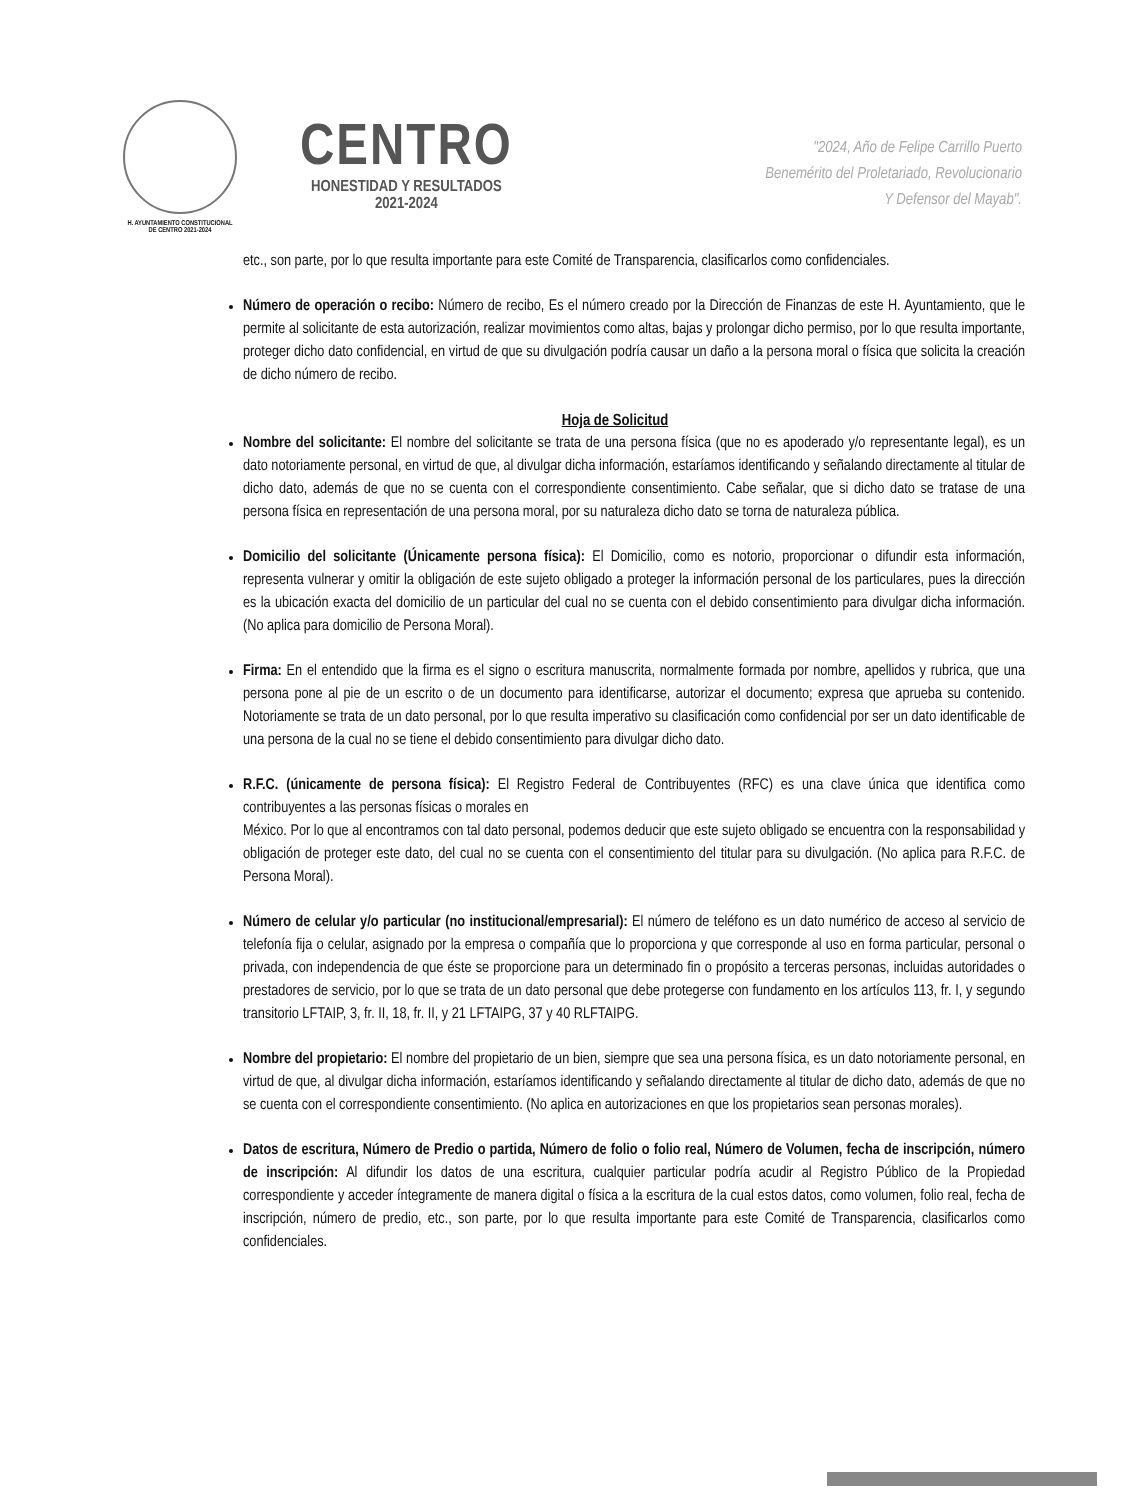H. AYUNTAMIENTO CONSTITUCIONAL
DE CENTRO 2021-2024
CENTRO
HONESTIDAD Y RESULTADOS
2021-2024
"2024, Año de Felipe Carrillo Puerto
Benemérito del Proletariado, Revolucionario
Y Defensor del Mayab".
etc., son parte, por lo que resulta importante para este Comité de Transparencia, clasificarlos como confidenciales.
Número de operación o recibo: Número de recibo, Es el número creado por la Dirección de Finanzas de este H. Ayuntamiento, que le permite al solicitante de esta autorización, realizar movimientos como altas, bajas y prolongar dicho permiso, por lo que resulta importante, proteger dicho dato confidencial, en virtud de que su divulgación podría causar un daño a la persona moral o física que solicita la creación de dicho número de recibo.
Hoja de Solicitud
Nombre del solicitante: El nombre del solicitante se trata de una persona física (que no es apoderado y/o representante legal), es un dato notoriamente personal, en virtud de que, al divulgar dicha información, estaríamos identificando y señalando directamente al titular de dicho dato, además de que no se cuenta con el correspondiente consentimiento. Cabe señalar, que si dicho dato se tratase de una persona física en representación de una persona moral, por su naturaleza dicho dato se torna de naturaleza pública.
Domicilio del solicitante (Únicamente persona física): El Domicilio, como es notorio, proporcionar o difundir esta información, representa vulnerar y omitir la obligación de este sujeto obligado a proteger la información personal de los particulares, pues la dirección es la ubicación exacta del domicilio de un particular del cual no se cuenta con el debido consentimiento para divulgar dicha información. (No aplica para domicilio de Persona Moral).
Firma: En el entendido que la firma es el signo o escritura manuscrita, normalmente formada por nombre, apellidos y rubrica, que una persona pone al pie de un escrito o de un documento para identificarse, autorizar el documento; expresa que aprueba su contenido. Notoriamente se trata de un dato personal, por lo que resulta imperativo su clasificación como confidencial por ser un dato identificable de una persona de la cual no se tiene el debido consentimiento para divulgar dicho dato.
R.F.C. (únicamente de persona física): El Registro Federal de Contribuyentes (RFC) es una clave única que identifica como contribuyentes a las personas físicas o morales en
México. Por lo que al encontramos con tal dato personal, podemos deducir que este sujeto obligado se encuentra con la responsabilidad y obligación de proteger este dato, del cual no se cuenta con el consentimiento del titular para su divulgación. (No aplica para R.F.C. de Persona Moral).
Número de celular y/o particular (no institucional/empresarial): El número de teléfono es un dato numérico de acceso al servicio de telefonía fija o celular, asignado por la empresa o compañía que lo proporciona y que corresponde al uso en forma particular, personal o privada, con independencia de que éste se proporcione para un determinado fin o propósito a terceras personas, incluidas autoridades o prestadores de servicio, por lo que se trata de un dato personal que debe protegerse con fundamento en los artículos 113, fr. I, y segundo transitorio LFTAIP, 3, fr. II, 18, fr. II, y 21 LFTAIPG, 37 y 40 RLFTAIPG.
Nombre del propietario: El nombre del propietario de un bien, siempre que sea una persona física, es un dato notoriamente personal, en virtud de que, al divulgar dicha información, estaríamos identificando y señalando directamente al titular de dicho dato, además de que no se cuenta con el correspondiente consentimiento. (No aplica en autorizaciones en que los propietarios sean personas morales).
Datos de escritura, Número de Predio o partida, Número de folio o folio real, Número de Volumen, fecha de inscripción, número de inscripción: Al difundir los datos de una escritura, cualquier particular podría acudir al Registro Público de la Propiedad correspondiente y acceder íntegramente de manera digital o física a la escritura de la cual estos datos, como volumen, folio real, fecha de inscripción, número de predio, etc., son parte, por lo que resulta importante para este Comité de Transparencia, clasificarlos como confidenciales.